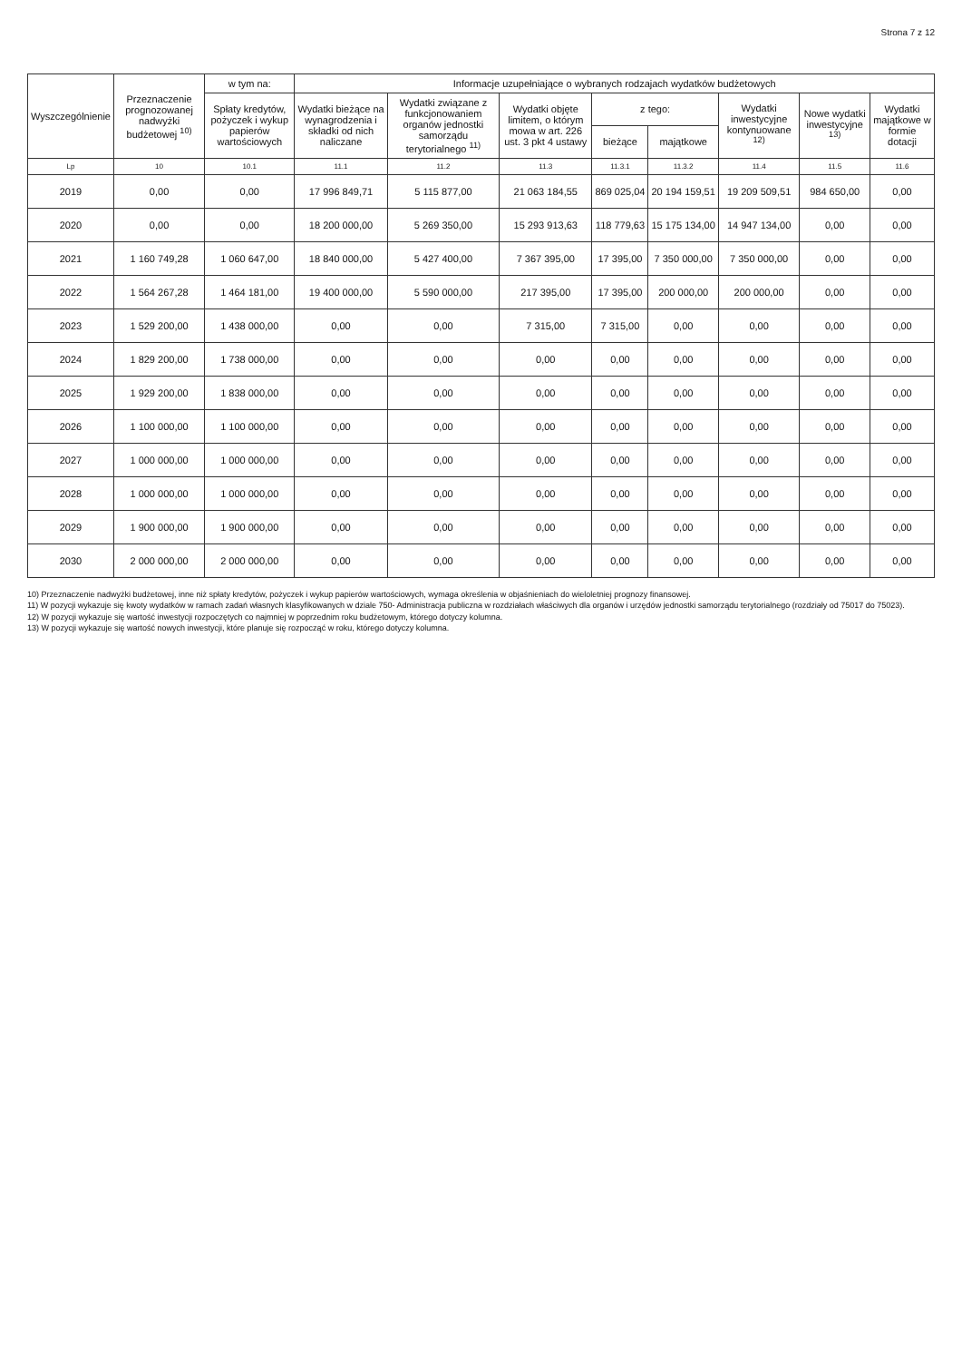Strona 7 z 12
| Wyszczególnienie | Przeznaczenie prognozowanej nadwyżki budżetowej <sup>10)</sup> | w tym na: | Informacje uzupełniające o wybranych rodzajach wydatków budżetowych | | | | | | | |
| --- | --- | --- | --- | --- | --- | --- | --- | --- | --- | --- |
| | | Spłaty kredytów, pożyczek i wykup papierów wartościowych | Wydatki bieżące na wynagrodzenia i składki od nich naliczane | Wydatki związane z funkcjonowaniem organów jednostki samorządu terytorialnego <sup>11)</sup> | Wydatki objęte limitem, o którym mowa w art. 226 ust. 3 pkt 4 ustawy | z tego: | | Wydatki inwestycyjne kontynuowane <sup>12)</sup> | Nowe wydatki inwestycyjne <sup>13)</sup> | Wydatki majątkowe w formie dotacji |
| | | | | | | bieżące | majątkowe | | | |
| Lp | 10 | 10.1 | 11.1 | 11.2 | 11.3 | 11.3.1 | 11.3.2 | 11.4 | 11.5 | 11.6 |
| 2019 | 0,00 | 0,00 | 17 996 849,71 | 5 115 877,00 | 21 063 184,55 | 869 025,04 | 20 194 159,51 | 19 209 509,51 | 984 650,00 | 0,00 |
| 2020 | 0,00 | 0,00 | 18 200 000,00 | 5 269 350,00 | 15 293 913,63 | 118 779,63 | 15 175 134,00 | 14 947 134,00 | 0,00 | 0,00 |
| 2021 | 1 160 749,28 | 1 060 647,00 | 18 840 000,00 | 5 427 400,00 | 7 367 395,00 | 17 395,00 | 7 350 000,00 | 7 350 000,00 | 0,00 | 0,00 |
| 2022 | 1 564 267,28 | 1 464 181,00 | 19 400 000,00 | 5 590 000,00 | 217 395,00 | 17 395,00 | 200 000,00 | 200 000,00 | 0,00 | 0,00 |
| 2023 | 1 529 200,00 | 1 438 000,00 | 0,00 | 0,00 | 7 315,00 | 7 315,00 | 0,00 | 0,00 | 0,00 | 0,00 |
| 2024 | 1 829 200,00 | 1 738 000,00 | 0,00 | 0,00 | 0,00 | 0,00 | 0,00 | 0,00 | 0,00 | 0,00 |
| 2025 | 1 929 200,00 | 1 838 000,00 | 0,00 | 0,00 | 0,00 | 0,00 | 0,00 | 0,00 | 0,00 | 0,00 |
| 2026 | 1 100 000,00 | 1 100 000,00 | 0,00 | 0,00 | 0,00 | 0,00 | 0,00 | 0,00 | 0,00 | 0,00 |
| 2027 | 1 000 000,00 | 1 000 000,00 | 0,00 | 0,00 | 0,00 | 0,00 | 0,00 | 0,00 | 0,00 | 0,00 |
| 2028 | 1 000 000,00 | 1 000 000,00 | 0,00 | 0,00 | 0,00 | 0,00 | 0,00 | 0,00 | 0,00 | 0,00 |
| 2029 | 1 900 000,00 | 1 900 000,00 | 0,00 | 0,00 | 0,00 | 0,00 | 0,00 | 0,00 | 0,00 | 0,00 |
| 2030 | 2 000 000,00 | 2 000 000,00 | 0,00 | 0,00 | 0,00 | 0,00 | 0,00 | 0,00 | 0,00 | 0,00 |
10) Przeznaczenie nadwyżki budżetowej, inne niż spłaty kredytów, pożyczek i wykup papierów wartościowych, wymaga określenia w objaśnieniach do wieloletniej prognozy finansowej.
11) W pozycji wykazuje się kwoty wydatków w ramach zadań własnych klasyfikowanych w dziale 750- Administracja publiczna w rozdziałach właściwych dla organów i urzędów jednostki samorządu terytorialnego (rozdziały od 75017 do 75023).
12) W pozycji wykazuje się wartość inwestycji rozpoczętych co najmniej w poprzednim roku budżetowym, którego dotyczy kolumna.
13) W pozycji wykazuje się wartość nowych inwestycji, które planuje się rozpocząć w roku, którego dotyczy kolumna.